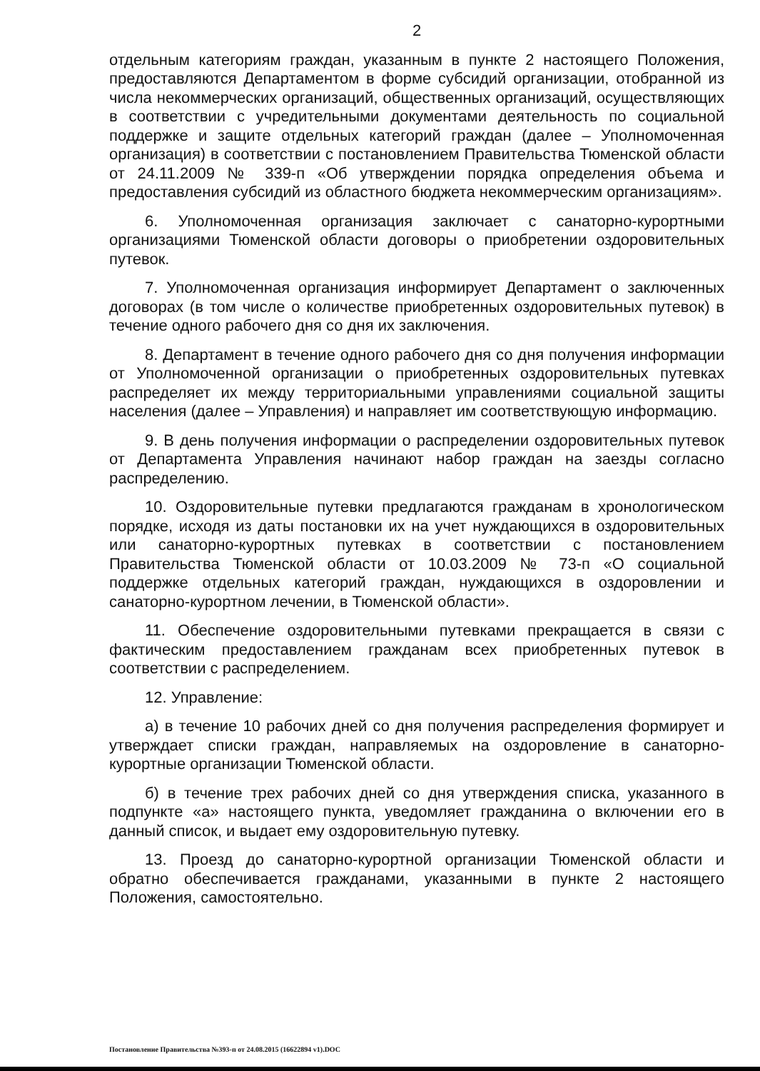2
отдельным категориям граждан, указанным в пункте 2 настоящего Положения, предоставляются Департаментом в форме субсидий организации, отобранной из числа некоммерческих организаций, общественных организаций, осуществляющих в соответствии с учредительными документами деятельность по социальной поддержке и защите отдельных категорий граждан (далее – Уполномоченная организация) в соответствии с постановлением Правительства Тюменской области от 24.11.2009 № 339-п «Об утверждении порядка определения объема и предоставления субсидий из областного бюджета некоммерческим организациям».
6. Уполномоченная организация заключает с санаторно-курортными организациями Тюменской области договоры о приобретении оздоровительных путевок.
7. Уполномоченная организация информирует Департамент о заключенных договорах (в том числе о количестве приобретенных оздоровительных путевок) в течение одного рабочего дня со дня их заключения.
8. Департамент в течение одного рабочего дня со дня получения информации от Уполномоченной организации о приобретенных оздоровительных путевках распределяет их между территориальными управлениями социальной защиты населения (далее – Управления) и направляет им соответствующую информацию.
9. В день получения информации о распределении оздоровительных путевок от Департамента Управления начинают набор граждан на заезды согласно распределению.
10. Оздоровительные путевки предлагаются гражданам в хронологическом порядке, исходя из даты постановки их на учет нуждающихся в оздоровительных или санаторно-курортных путевках в соответствии с постановлением Правительства Тюменской области от 10.03.2009 № 73-п «О социальной поддержке отдельных категорий граждан, нуждающихся в оздоровлении и санаторно-курортном лечении, в Тюменской области».
11. Обеспечение оздоровительными путевками прекращается в связи с фактическим предоставлением гражданам всех приобретенных путевок в соответствии с распределением.
12. Управление:
а) в течение 10 рабочих дней со дня получения распределения формирует и утверждает списки граждан, направляемых на оздоровление в санаторно-курортные организации Тюменской области.
б) в течение трех рабочих дней со дня утверждения списка, указанного в подпункте «а» настоящего пункта, уведомляет гражданина о включении его в данный список, и выдает ему оздоровительную путевку.
13. Проезд до санаторно-курортной организации Тюменской области и обратно обеспечивается гражданами, указанными в пункте 2 настоящего Положения, самостоятельно.
Постановление Правительства №393-п от 24.08.2015 (16622894 v1).DOC